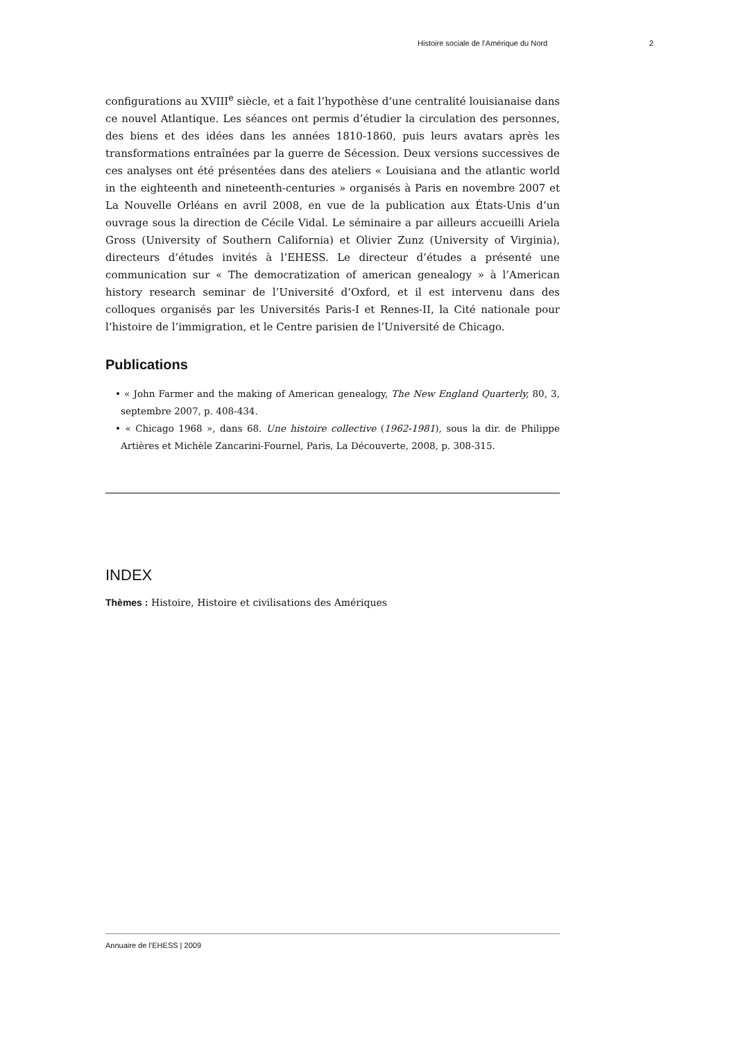Histoire sociale de l’Amérique du Nord 2
configurations au XVIII<sup>e</sup> siècle, et a fait l’hypothèse d’une centralité louisianaise dans ce nouvel Atlantique. Les séances ont permis d’étudier la circulation des personnes, des biens et des idées dans les années 1810-1860, puis leurs avatars après les transformations entraînées par la guerre de Sécession. Deux versions successives de ces analyses ont été présentées dans des ateliers « Louisiana and the atlantic world in the eighteenth and nineteenth-centuries » organisés à Paris en novembre 2007 et La Nouvelle Orléans en avril 2008, en vue de la publication aux États-Unis d’un ouvrage sous la direction de Cécile Vidal. Le séminaire a par ailleurs accueilli Ariela Gross (University of Southern California) et Olivier Zunz (University of Virginia), directeurs d’études invités à l’EHESS. Le directeur d’études a présenté une communication sur « The democratization of american genealogy » à l’American history research seminar de l’Université d’Oxford, et il est intervenu dans des colloques organisés par les Universités Paris-I et Rennes-II, la Cité nationale pour l’histoire de l’immigration, et le Centre parisien de l’Université de Chicago.
Publications
• « John Farmer and the making of American genealogy, The New England Quarterly, 80, 3, septembre 2007, p. 408-434.
• « Chicago 1968 », dans 68. Une histoire collective (1962-1981), sous la dir. de Philippe Artières et Michèle Zancarini-Fournel, Paris, La Découverte, 2008, p. 308-315.
INDEX
Thèmes : Histoire, Histoire et civilisations des Amériques
Annuaire de l’EHESS | 2009